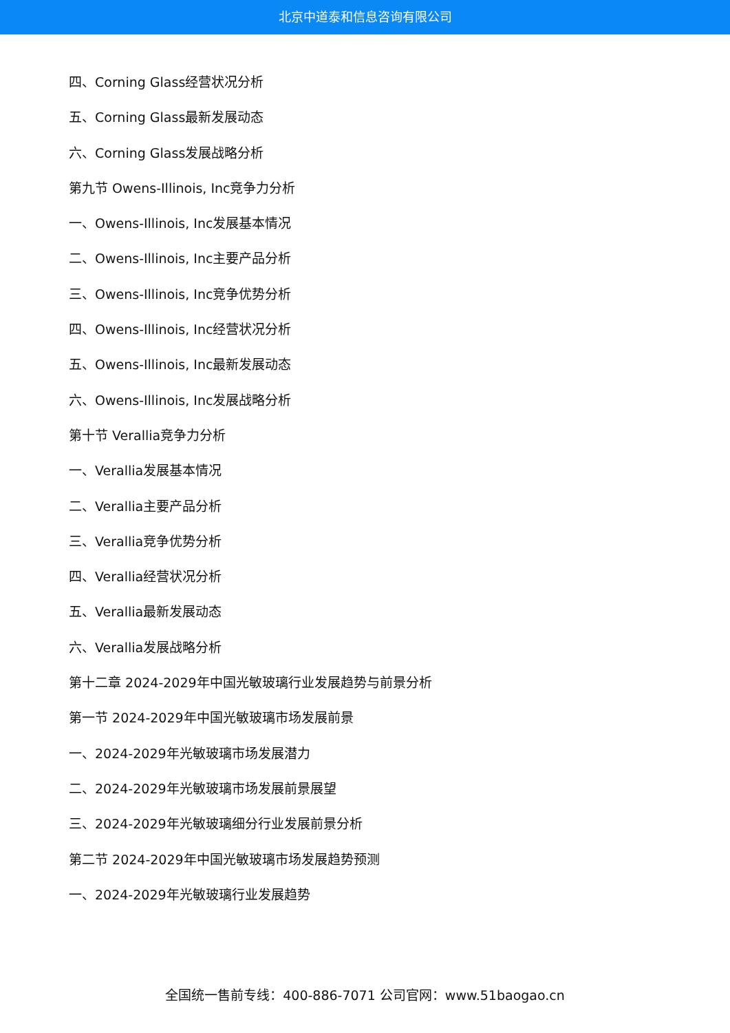北京中道泰和信息咨询有限公司
四、Corning Glass经营状况分析
五、Corning Glass最新发展动态
六、Corning Glass发展战略分析
第九节 Owens-Illinois, Inc竞争力分析
一、Owens-Illinois, Inc发展基本情况
二、Owens-Illinois, Inc主要产品分析
三、Owens-Illinois, Inc竞争优势分析
四、Owens-Illinois, Inc经营状况分析
五、Owens-Illinois, Inc最新发展动态
六、Owens-Illinois, Inc发展战略分析
第十节 Verallia竞争力分析
一、Verallia发展基本情况
二、Verallia主要产品分析
三、Verallia竞争优势分析
四、Verallia经营状况分析
五、Verallia最新发展动态
六、Verallia发展战略分析
第十二章 2024-2029年中国光敏玻璃行业发展趋势与前景分析
第一节 2024-2029年中国光敏玻璃市场发展前景
一、2024-2029年光敏玻璃市场发展潜力
二、2024-2029年光敏玻璃市场发展前景展望
三、2024-2029年光敏玻璃细分行业发展前景分析
第二节 2024-2029年中国光敏玻璃市场发展趋势预测
一、2024-2029年光敏玻璃行业发展趋势
全国统一售前专线：400-886-7071 公司官网：www.51baogao.cn